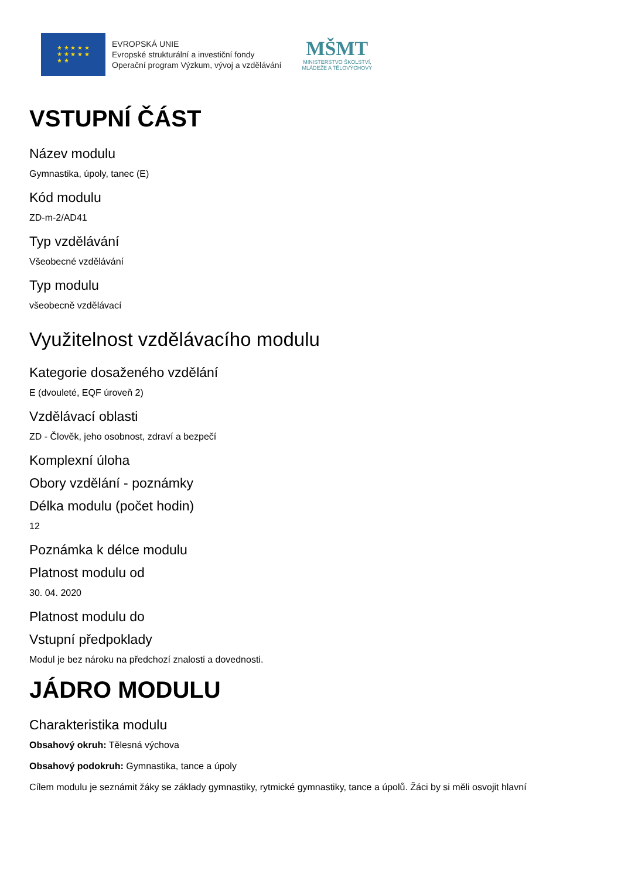★ ★ ★ ★ ★
★ ★ ★ ★ ★
★ ★
EVROPSKÁ UNIE
Evropské strukturální a investiční fondy
Operační program Výzkum, vývoj a vzdělávání
MŠMT
MINISTERSTVO ŠKOLSTVÍ,
MLÁDEŽE A TĚLOVÝCHOVY
VSTUPNÍ ČÁST
Název modulu
Gymnastika, úpoly, tanec (E)
Kód modulu
ZD-m-2/AD41
Typ vzdělávání
Všeobecné vzdělávání
Typ modulu
všeobecně vzdělávací
Využitelnost vzdělávacího modulu
Kategorie dosaženého vzdělání
E (dvouleté, EQF úroveň 2)
Vzdělávací oblasti
ZD - Člověk, jeho osobnost, zdraví a bezpečí
Komplexní úloha
Obory vzdělání - poznámky
Délka modulu (počet hodin)
12
Poznámka k délce modulu
Platnost modulu od
30. 04. 2020
Platnost modulu do
Vstupní předpoklady
Modul je bez nároku na předchozí znalosti a dovednosti.
JÁDRO MODULU
Charakteristika modulu
Obsahový okruh: Tělesná výchova
Obsahový podokruh: Gymnastika, tance a úpoly
Cílem modulu je seznámit žáky se základy gymnastiky, rytmické gymnastiky, tance a úpolů. Žáci by si měli osvojit hlavní